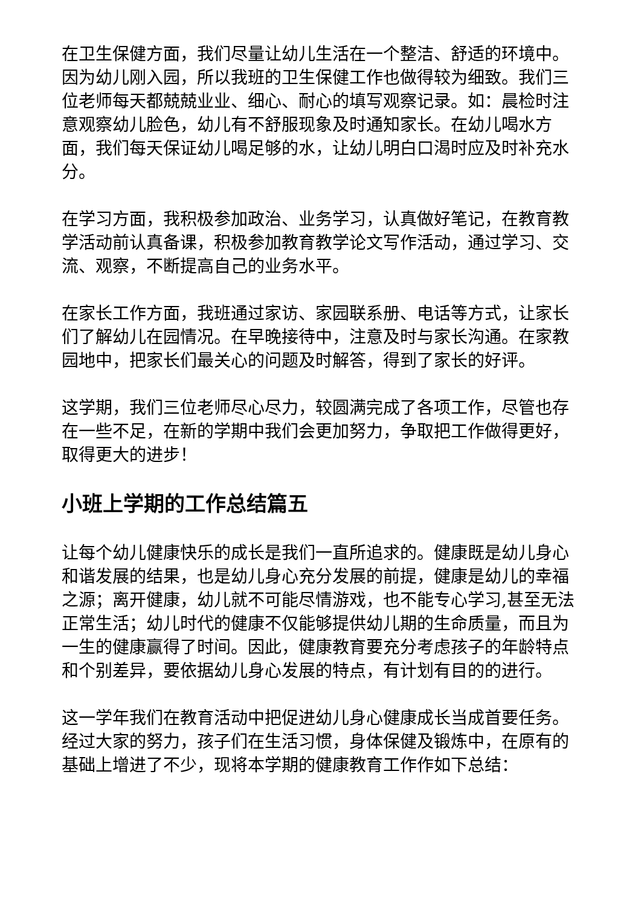在卫生保健方面，我们尽量让幼儿生活在一个整洁、舒适的环境中。因为幼儿刚入园，所以我班的卫生保健工作也做得较为细致。我们三位老师每天都兢兢业业、细心、耐心的填写观察记录。如：晨检时注意观察幼儿脸色，幼儿有不舒服现象及时通知家长。在幼儿喝水方面，我们每天保证幼儿喝足够的水，让幼儿明白口渴时应及时补充水分。
在学习方面，我积极参加政治、业务学习，认真做好笔记，在教育教学活动前认真备课，积极参加教育教学论文写作活动，通过学习、交流、观察，不断提高自己的业务水平。
在家长工作方面，我班通过家访、家园联系册、电话等方式，让家长们了解幼儿在园情况。在早晚接待中，注意及时与家长沟通。在家教园地中，把家长们最关心的问题及时解答，得到了家长的好评。
这学期，我们三位老师尽心尽力，较圆满完成了各项工作，尽管也存在一些不足，在新的学期中我们会更加努力，争取把工作做得更好，取得更大的进步！
小班上学期的工作总结篇五
让每个幼儿健康快乐的成长是我们一直所追求的。健康既是幼儿身心和谐发展的结果，也是幼儿身心充分发展的前提，健康是幼儿的幸福之源；离开健康，幼儿就不可能尽情游戏，也不能专心学习,甚至无法正常生活；幼儿时代的健康不仅能够提供幼儿期的生命质量，而且为一生的健康赢得了时间。因此，健康教育要充分考虑孩子的年龄特点和个别差异，要依据幼儿身心发展的特点，有计划有目的的进行。
这一学年我们在教育活动中把促进幼儿身心健康成长当成首要任务。经过大家的努力，孩子们在生活习惯，身体保健及锻炼中，在原有的基础上增进了不少，现将本学期的健康教育工作作如下总结：